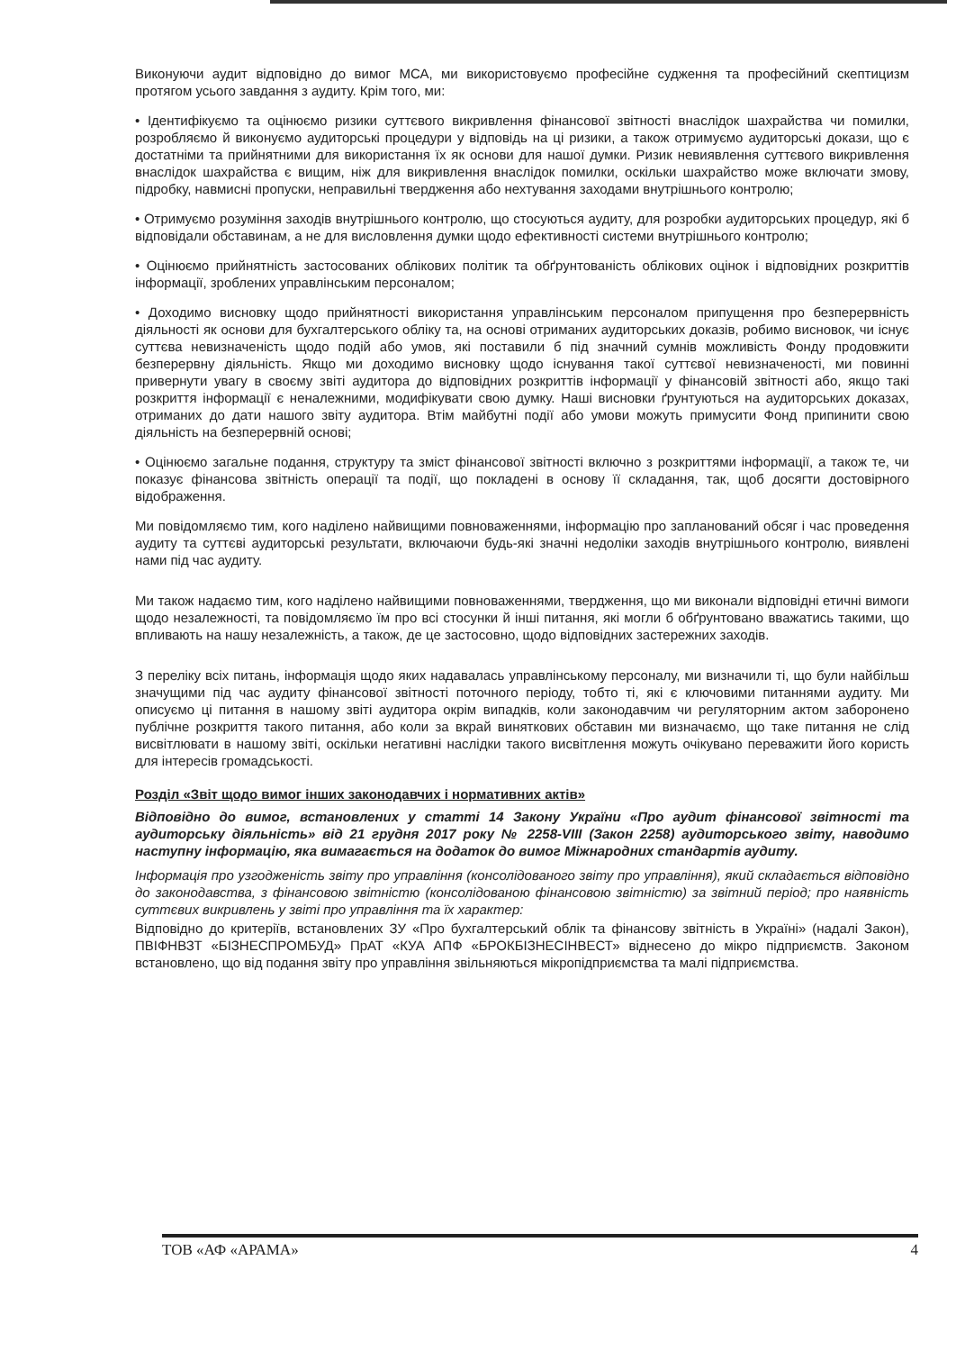Виконуючи аудит відповідно до вимог МСА, ми використовуємо професійне судження та професійний скептицизм протягом усього завдання з аудиту. Крім того, ми:
• Ідентифікуємо та оцінюємо ризики суттєвого викривлення фінансової звітності внаслідок шахрайства чи помилки, розробляємо й виконуємо аудиторські процедури у відповідь на ці ризики, а також отримуємо аудиторські докази, що є достатніми та прийнятними для використання їх як основи для нашої думки. Ризик невиявлення суттєвого викривлення внаслідок шахрайства є вищим, ніж для викривлення внаслідок помилки, оскільки шахрайство може включати змову, підробку, навмисні пропуски, неправильні твердження або нехтування заходами внутрішнього контролю;
• Отримуємо розуміння заходів внутрішнього контролю, що стосуються аудиту, для розробки аудиторських процедур, які б відповідали обставинам, а не для висловлення думки щодо ефективності системи внутрішнього контролю;
• Оцінюємо прийнятність застосованих облікових політик та обґрунтованість облікових оцінок і відповідних розкриттів інформації, зроблених управлінським персоналом;
• Доходимо висновку щодо прийнятності використання управлінським персоналом припущення про безперервність діяльності як основи для бухгалтерського обліку та, на основі отриманих аудиторських доказів, робимо висновок, чи існує суттєва невизначеність щодо подій або умов, які поставили б під значний сумнів можливість Фонду продовжити безперервну діяльність. Якщо ми доходимо висновку щодо існування такої суттєвої невизначеності, ми повинні привернути увагу в своєму звіті аудитора до відповідних розкриттів інформації у фінансовій звітності або, якщо такі розкриття інформації є неналежними, модифікувати свою думку. Наші висновки ґрунтуються на аудиторських доказах, отриманих до дати нашого звіту аудитора. Втім майбутні події або умови можуть примусити Фонд припинити свою діяльність на безперервній основі;
• Оцінюємо загальне подання, структуру та зміст фінансової звітності включно з розкриттями інформації, а також те, чи показує фінансова звітність операції та події, що покладені в основу її складання, так, щоб досягти достовірного відображення.
Ми повідомляємо тим, кого наділено найвищими повноваженнями, інформацію про запланований обсяг і час проведення аудиту та суттєві аудиторські результати, включаючи будь-які значні недоліки заходів внутрішнього контролю, виявлені нами під час аудиту.
Ми також надаємо тим, кого наділено найвищими повноваженнями, твердження, що ми виконали відповідні етичні вимоги щодо незалежності, та повідомляємо їм про всі стосунки й інші питання, які могли б обґрунтовано вважатись такими, що впливають на нашу незалежність, а також, де це застосовно, щодо відповідних застережних заходів.
З переліку всіх питань, інформація щодо яких надавалась управлінському персоналу, ми визначили ті, що були найбільш значущими під час аудиту фінансової звітності поточного періоду, тобто ті, які є ключовими питаннями аудиту. Ми описуємо ці питання в нашому звіті аудитора окрім випадків, коли законодавчим чи регуляторним актом заборонено публічне розкриття такого питання, або коли за вкрай виняткових обставин ми визначаємо, що таке питання не слід висвітлювати в нашому звіті, оскільки негативні наслідки такого висвітлення можуть очікувано переважити його користь для інтересів громадськості.
Розділ «Звіт щодо вимог інших законодавчих і нормативних актів»
Відповідно до вимог, встановлених у статті 14 Закону України «Про аудит фінансової звітності та аудиторську діяльність» від 21 грудня 2017 року № 2258-VIII (Закон 2258) аудиторського звіту, наводимо наступну інформацію, яка вимагається на додаток до вимог Міжнародних стандартів аудиту.
Інформація про узгодженість звіту про управління (консолідованого звіту про управління), який складається відповідно до законодавства, з фінансовою звітністю (консолідованою фінансовою звітністю) за звітний період; про наявність суттєвих викривлень у звіті про управління та їх характер:
Відповідно до критеріїв, встановлених ЗУ «Про бухгалтерський облік та фінансову звітність в Україні» (надалі Закон), ПВІФНВЗТ «БІЗНЕСПРОМБУД» ПрАТ «КУА АПФ «БРОКБІЗНЕСІНВЕСТ» віднесено до мікро підприємств. Законом встановлено, що від подання звіту про управління звільняються мікропідприємства та малі підприємства.
ТОВ «АФ «АРАМА» 4